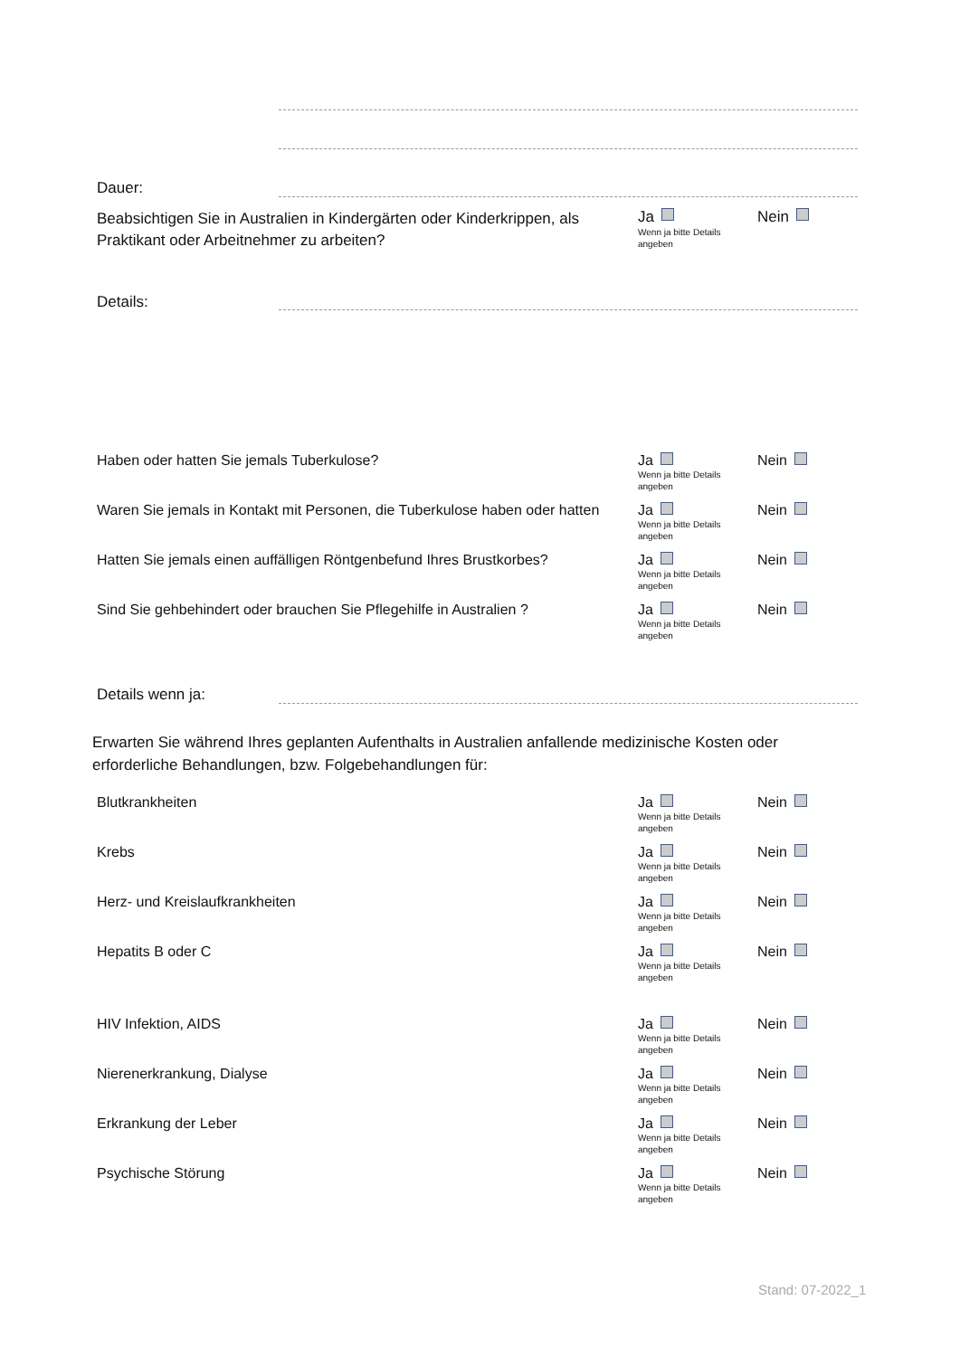Dauer:
Beabsichtigen Sie in Australien in Kindergärten oder Kinderkrippen, als Praktikant oder Arbeitnehmer zu arbeiten?
Ja
Wenn ja bitte Details
angeben
Nein
Details:
Haben oder hatten Sie jemals Tuberkulose? Ja
Wenn ja bitte Details
angeben
Nein
Waren Sie jemals in Kontakt mit Personen, die Tuberkulose haben oder hatten
Ja
Wenn ja bitte Details
angeben
Nein
Hatten Sie jemals einen auffälligen Röntgenbefund Ihres Brustkorbes?
Ja
Wenn ja bitte Details
angeben
Nein
Sind Sie gehbehindert oder brauchen Sie Pflegehilfe in Australien ?
Ja
Wenn ja bitte Details
angeben
Nein
Details wenn ja:
Erwarten Sie während Ihres geplanten Aufenthalts in Australien anfallende medizinische Kosten oder erforderliche Behandlungen, bzw. Folgebehandlungen für:
Blutkrankheiten Ja
Wenn ja bitte Details
angeben
Nein
Krebs Ja
Wenn ja bitte Details
angeben
Nein
Herz- und Kreislaufkrankheiten Ja
Wenn ja bitte Details
angeben
Nein
Hepatits B oder C Ja
Wenn ja bitte Details
angeben
Nein
HIV Infektion, AIDS Ja
Wenn ja bitte Details
angeben
Nein
Nierenerkrankung, Dialyse Ja
Wenn ja bitte Details
angeben
Nein
Erkrankung der Leber Ja
Wenn ja bitte Details
angeben
Nein
Psychische Störung Ja
Wenn ja bitte Details
angeben
Nein
Stand: 07-2022_1